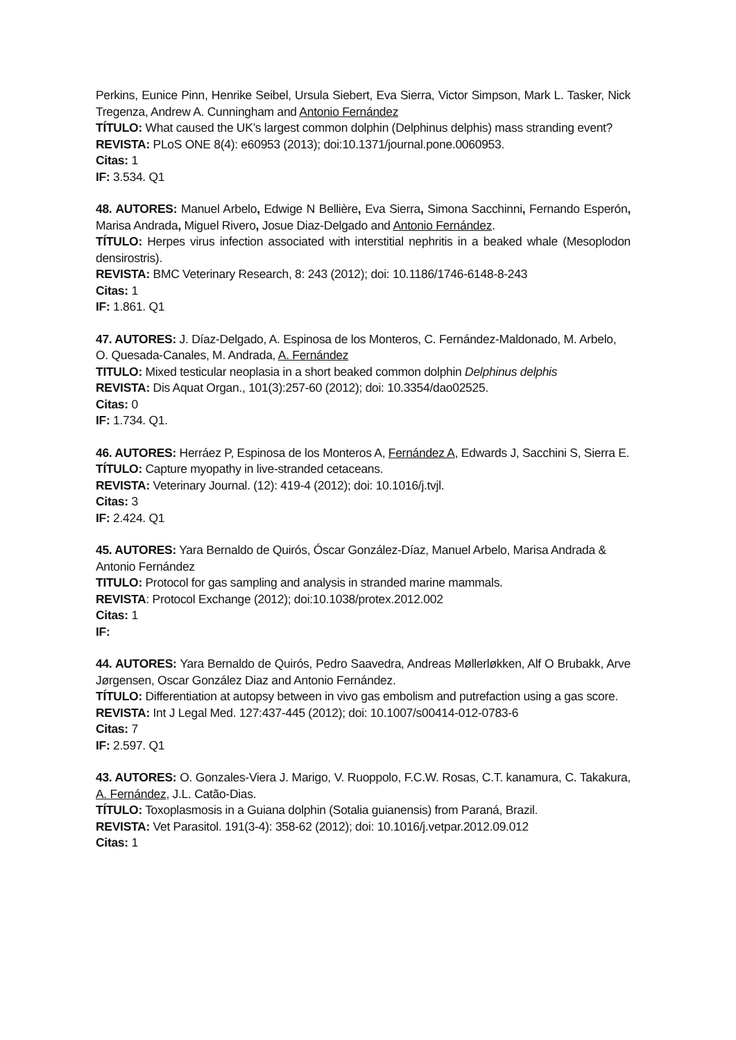Perkins, Eunice Pinn, Henrike Seibel, Ursula Siebert, Eva Sierra, Victor Simpson, Mark L. Tasker, Nick Tregenza, Andrew A. Cunningham and Antonio Fernández
TÍTULO: What caused the UK’s largest common dolphin (Delphinus delphis) mass stranding event?
REVISTA: PLoS ONE 8(4): e60953 (2013); doi:10.1371/journal.pone.0060953.
Citas: 1
IF: 3.534. Q1
48. AUTORES: Manuel Arbelo, Edwige N Bellière, Eva Sierra, Simona Sacchinni, Fernando Esperón, Marisa Andrada, Miguel Rivero, Josue Diaz-Delgado and Antonio Fernández.
TÍTULO: Herpes virus infection associated with interstitial nephritis in a beaked whale (Mesoplodon densirostris).
REVISTA: BMC Veterinary Research, 8: 243 (2012); doi: 10.1186/1746-6148-8-243
Citas: 1
IF: 1.861. Q1
47. AUTORES: J. Díaz-Delgado, A. Espinosa de los Monteros, C. Fernández-Maldonado, M. Arbelo, O. Quesada-Canales, M. Andrada, A. Fernández
TITULO: Mixed testicular neoplasia in a short beaked common dolphin Delphinus delphis
REVISTA: Dis Aquat Organ., 101(3):257-60 (2012); doi: 10.3354/dao02525.
Citas: 0
IF: 1.734. Q1.
46. AUTORES: Herráez P, Espinosa de los Monteros A, Fernández A, Edwards J, Sacchini S, Sierra E.
TÍTULO: Capture myopathy in live-stranded cetaceans.
REVISTA: Veterinary Journal. (12): 419-4 (2012); doi: 10.1016/j.tvjl.
Citas: 3
IF: 2.424. Q1
45. AUTORES: Yara Bernaldo de Quirós, Óscar González-Díaz, Manuel Arbelo, Marisa Andrada & Antonio Fernández
TITULO: Protocol for gas sampling and analysis in stranded marine mammals.
REVISTA: Protocol Exchange (2012); doi:10.1038/protex.2012.002
Citas: 1
IF:
44. AUTORES: Yara Bernaldo de Quirós, Pedro Saavedra, Andreas Møllerløkken, Alf O Brubakk, Arve Jørgensen, Oscar González Diaz and Antonio Fernández.
TÍTULO: Differentiation at autopsy between in vivo gas embolism and putrefaction using a gas score.
REVISTA: Int J Legal Med. 127:437-445 (2012); doi: 10.1007/s00414-012-0783-6
Citas: 7
IF: 2.597. Q1
43. AUTORES: O. Gonzales-Viera J. Marigo, V. Ruoppolo, F.C.W. Rosas, C.T. kanamura, C. Takakura, A. Fernández, J.L. Catão-Dias.
TÍTULO: Toxoplasmosis in a Guiana dolphin (Sotalia guianensis) from Paraná, Brazil.
REVISTA: Vet Parasitol. 191(3-4): 358-62 (2012); doi: 10.1016/j.vetpar.2012.09.012
Citas: 1